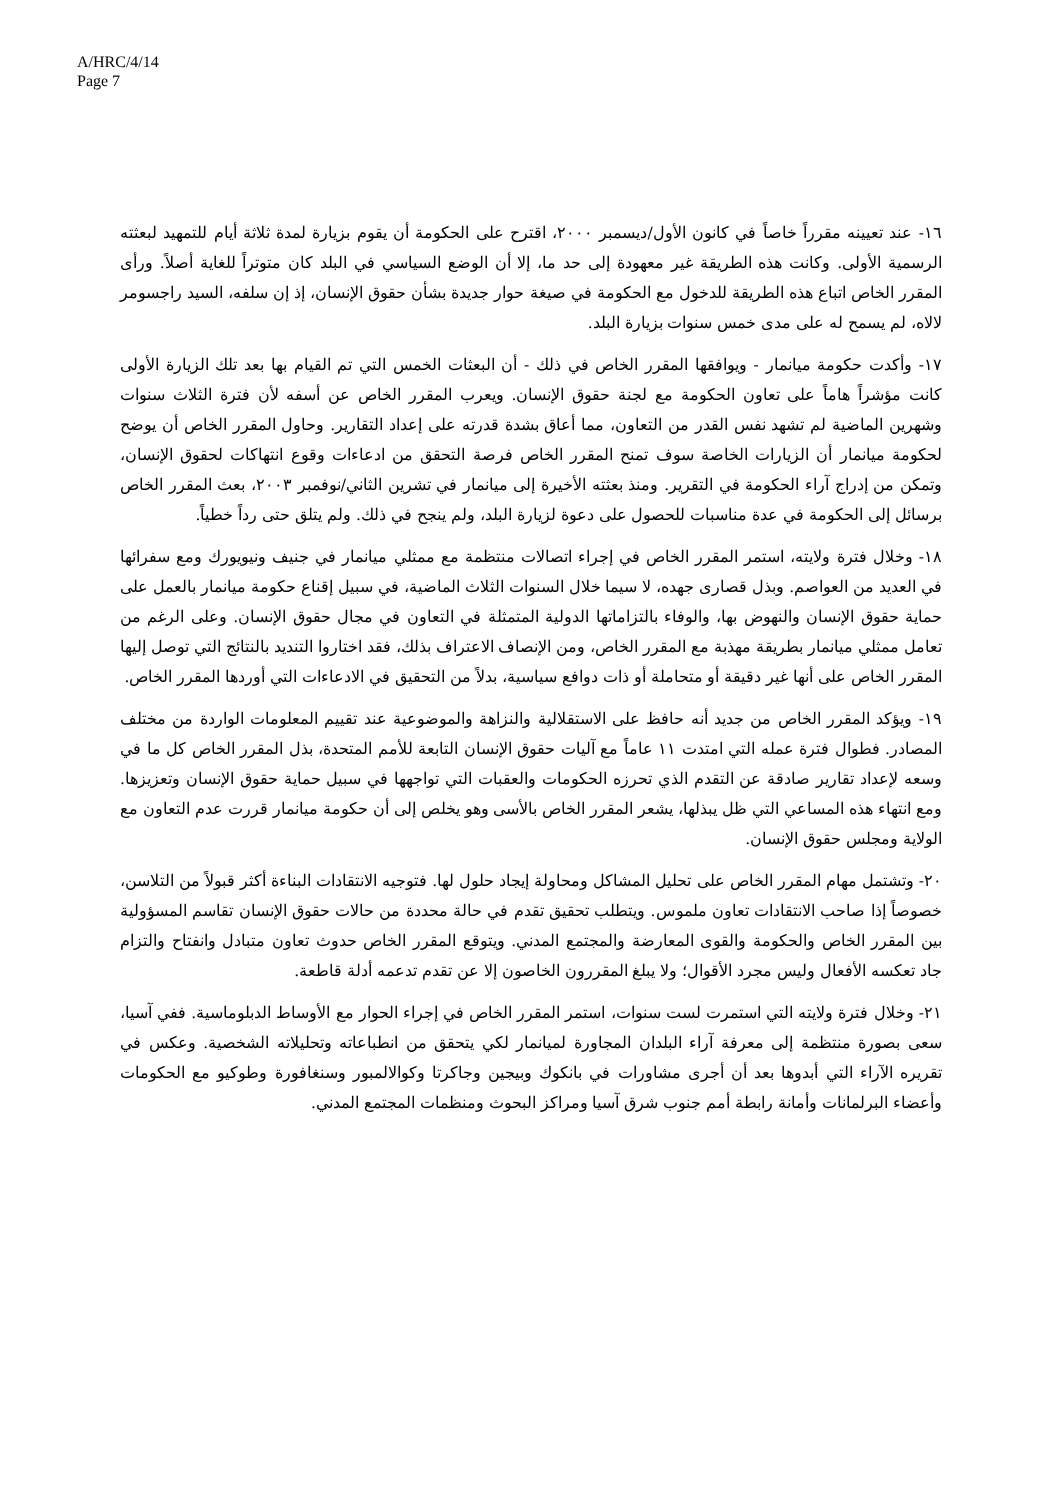A/HRC/4/14
Page 7
١٦- عند تعيينه مقرراً خاصاً في كانون الأول/ديسمبر ٢٠٠٠، اقترح على الحكومة أن يقوم بزيارة لمدة ثلاثة أيام للتمهيد لبعثته الرسمية الأولى. وكانت هذه الطريقة غير معهودة إلى حد ما، إلا أن الوضع السياسي في البلد كان متوتراً للغاية أصلاً. ورأى المقرر الخاص اتباع هذه الطريقة للدخول مع الحكومة في صيغة حوار جديدة بشأن حقوق الإنسان، إذ إن سلفه، السيد راجسومر لالاه، لم يسمح له على مدى خمس سنوات بزيارة البلد.
١٧- وأكدت حكومة ميانمار - ويوافقها المقرر الخاص في ذلك - أن البعثات الخمس التي تم القيام بها بعد تلك الزيارة الأولى كانت مؤشراً هاماً على تعاون الحكومة مع لجنة حقوق الإنسان. ويعرب المقرر الخاص عن أسفه لأن فترة الثلاث سنوات وشهرين الماضية لم تشهد نفس القدر من التعاون، مما أعاق بشدة قدرته على إعداد التقارير. وحاول المقرر الخاص أن يوضح لحكومة ميانمار أن الزيارات الخاصة سوف تمنح المقرر الخاص فرصة التحقق من ادعاءات وقوع انتهاكات لحقوق الإنسان، وتمكن من إدراج آراء الحكومة في التقرير. ومنذ بعثته الأخيرة إلى ميانمار في تشرين الثاني/نوفمبر ٢٠٠٣، بعث المقرر الخاص برسائل إلى الحكومة في عدة مناسبات للحصول على دعوة لزيارة البلد، ولم ينجح في ذلك. ولم يتلق حتى رداً خطياً.
١٨- وخلال فترة ولايته، استمر المقرر الخاص في إجراء اتصالات منتظمة مع ممثلي ميانمار في جنيف ونيويورك ومع سفرائها في العديد من العواصم. وبذل قصارى جهده، لا سيما خلال السنوات الثلاث الماضية، في سبيل إقناع حكومة ميانمار بالعمل على حماية حقوق الإنسان والنهوض بها، والوفاء بالتزاماتها الدولية المتمثلة في التعاون في مجال حقوق الإنسان. وعلى الرغم من تعامل ممثلي ميانمار بطريقة مهذبة مع المقرر الخاص، ومن الإنصاف الاعتراف بذلك، فقد اختاروا التنديد بالنتائج التي توصل إليها المقرر الخاص على أنها غير دقيقة أو متحاملة أو ذات دوافع سياسية، بدلاً من التحقيق في الادعاءات التي أوردها المقرر الخاص.
١٩- ويؤكد المقرر الخاص من جديد أنه حافظ على الاستقلالية والنزاهة والموضوعية عند تقييم المعلومات الواردة من مختلف المصادر. فطوال فترة عمله التي امتدت ١١ عاماً مع آليات حقوق الإنسان التابعة للأمم المتحدة، بذل المقرر الخاص كل ما في وسعه لإعداد تقارير صادقة عن التقدم الذي تحرزه الحكومات والعقبات التي تواجهها في سبيل حماية حقوق الإنسان وتعزيزها. ومع انتهاء هذه المساعي التي ظل يبذلها، يشعر المقرر الخاص بالأسى وهو يخلص إلى أن حكومة ميانمار قررت عدم التعاون مع الولاية ومجلس حقوق الإنسان.
٢٠- وتشتمل مهام المقرر الخاص على تحليل المشاكل ومحاولة إيجاد حلول لها. فتوجيه الانتقادات البناءة أكثر قبولاً من التلاسن، خصوصاً إذا صاحب الانتقادات تعاون ملموس. ويتطلب تحقيق تقدم في حالة محددة من حالات حقوق الإنسان تقاسم المسؤولية بين المقرر الخاص والحكومة والقوى المعارضة والمجتمع المدني. ويتوقع المقرر الخاص حدوث تعاون متبادل وانفتاح والتزام جاد تعكسه الأفعال وليس مجرد الأقوال؛ ولا يبلغ المقررون الخاصون إلا عن تقدم تدعمه أدلة قاطعة.
٢١- وخلال فترة ولايته التي استمرت لست سنوات، استمر المقرر الخاص في إجراء الحوار مع الأوساط الدبلوماسية. ففي آسيا، سعى بصورة منتظمة إلى معرفة آراء البلدان المجاورة لميانمار لكي يتحقق من انطباعاته وتحليلاته الشخصية. وعكس في تقريره الآراء التي أبدوها بعد أن أجرى مشاورات في بانكوك وبيجين وجاكرتا وكوالالمبور وسنغافورة وطوكيو مع الحكومات وأعضاء البرلمانات وأمانة رابطة أمم جنوب شرق آسيا ومراكز البحوث ومنظمات المجتمع المدني.